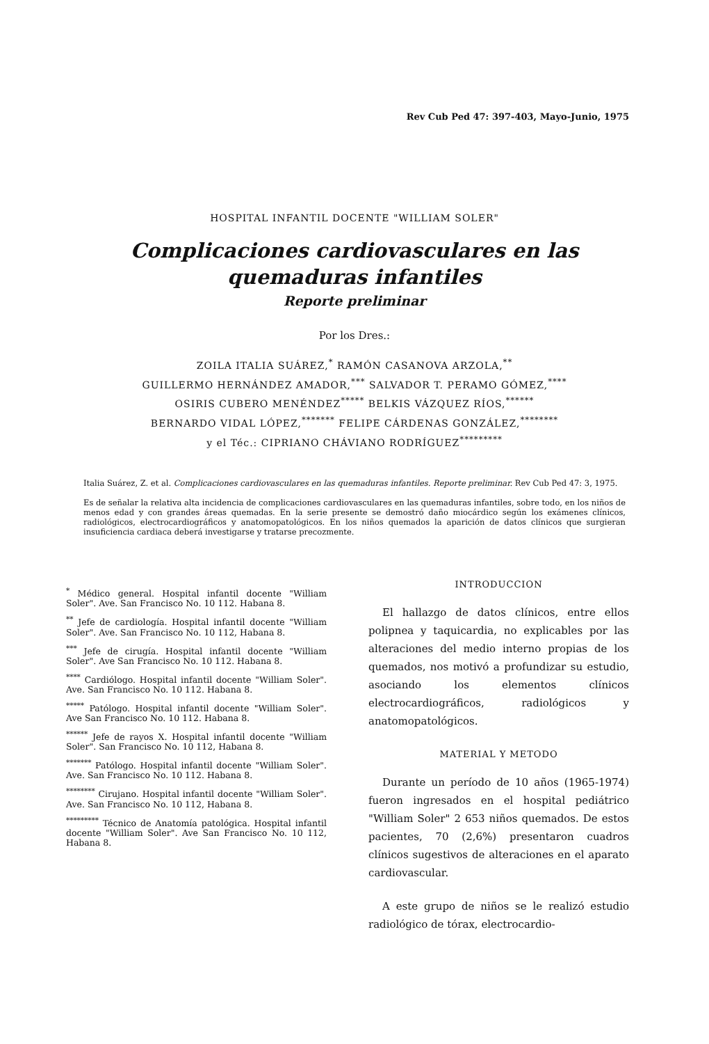Rev Cub Ped 47: 397-403, Mayo-Junio, 1975
HOSPITAL INFANTIL DOCENTE "WILLIAM SOLER"
Complicaciones cardiovasculares en las
quemaduras infantiles
Reporte preliminar
Por los Dres.:
ZOILA ITALIA SUÁREZ,<sup>*</sup> RAMÓN CASANOVA ARZOLA,<sup>**</sup>
GUILLERMO HERNÁNDEZ AMADOR,<sup>***</sup> SALVADOR T. PERAMO GÓMEZ,<sup>****</sup>
OSIRIS CUBERO MENÉNDEZ<sup>*****</sup> BELKIS VÁZQUEZ RÍOS,<sup>******</sup>
BERNARDO VIDAL LÓPEZ,<sup>*******</sup> FELIPE CÁRDENAS GONZÁLEZ,<sup>********</sup>
y el Téc.: CIPRIANO CHÁVIANO RODRÍGUEZ<sup>*********</sup>
Italia Suárez, Z. et al. Complicaciones cardiovasculares en las quemaduras infantiles. Reporte preliminar. Rev Cub Ped 47: 3, 1975.
Es de señalar la relativa alta incidencia de complicaciones cardiovasculares en las quemaduras infantiles, sobre todo, en los niños de menos edad y con grandes áreas quemadas. En la serie presente se demostró daño miocárdico según los exámenes clínicos, radiológicos, electrocardiográficos y anatomopatológicos. En los niños quemados la aparición de datos clínicos que surgieran insuficiencia cardiaca deberá investigarse y tratarse precozmente.
<sup>*</sup> Médico general. Hospital infantil docente "William Soler". Ave. San Francisco No. 10 112. Habana 8.
<sup>**</sup> Jefe de cardiología. Hospital infantil docente "William Soler". Ave. San Francisco No. 10 112, Habana 8.
<sup>***</sup> Jefe de cirugía. Hospital infantil docente "William Soler". Ave San Francisco No. 10 112. Habana 8.
<sup>****</sup> Cardiólogo. Hospital infantil docente "William Soler". Ave. San Francisco No. 10 112. Habana 8.
<sup>*****</sup> Patólogo. Hospital infantil docente "William Soler". Ave San Francisco No. 10 112. Habana 8.
<sup>******</sup> Jefe de rayos X. Hospital infantil docente "William Soler". San Francisco No. 10 112, Habana 8.
<sup>*******</sup> Patólogo. Hospital infantil docente "William Soler". Ave. San Francisco No. 10 112. Habana 8.
<sup>********</sup> Cirujano. Hospital infantil docente "William Soler". Ave. San Francisco No. 10 112, Habana 8.
<sup>*********</sup> Técnico de Anatomía patológica. Hospital infantil docente "William Soler". Ave San Francisco No. 10 112, Habana 8.
INTRODUCCION
El hallazgo de datos clínicos, entre ellos polipnea y taquicardia, no explicables por las alteraciones del medio interno propias de los quemados, nos motivó a profundizar su estudio, asociando los elementos clínicos electrocardiográficos, radiológicos y anatomopatológicos.
MATERIAL Y METODO
Durante un período de 10 años (1965-1974) fueron ingresados en el hospital pediátrico "William Soler" 2 653 niños quemados. De estos pacientes, 70 (2,6%) presentaron cuadros clínicos sugestivos de alteraciones en el aparato cardiovascular.
A este grupo de niños se le realizó estudio radiológico de tórax, electrocardio-